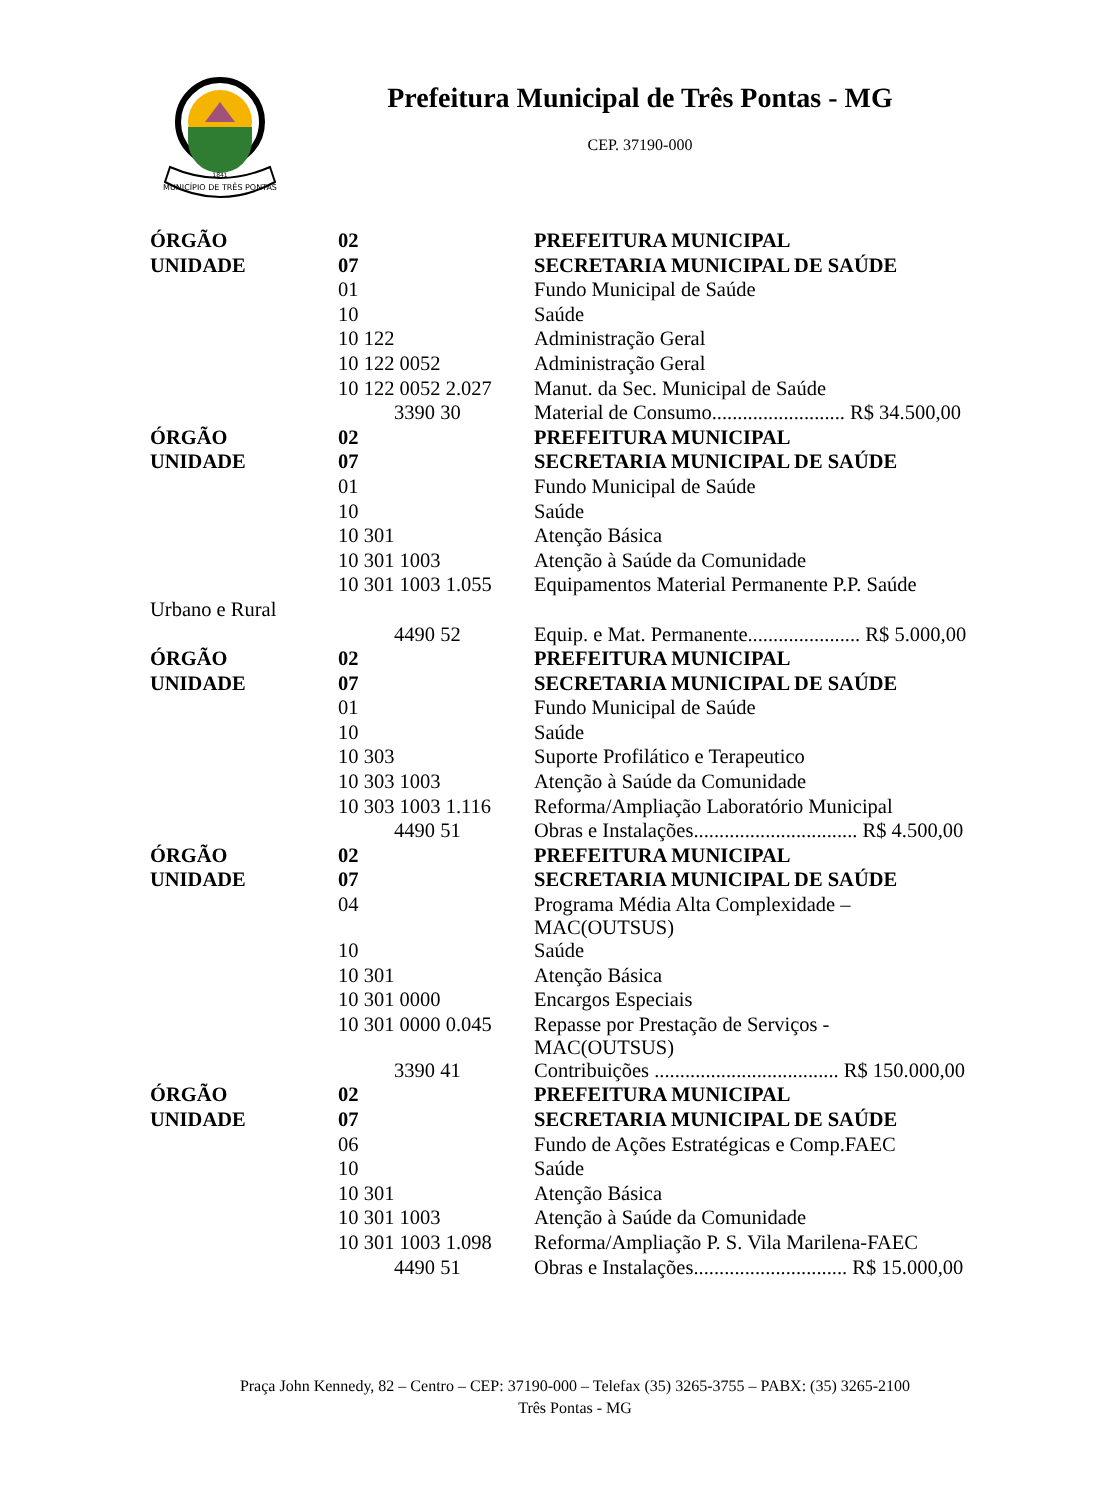MUNICÍPIO DE TRÊS PONTAS
1841
Prefeitura Municipal de Três Pontas - MG
CEP. 37190-000
| ÓRGÃO | 02 | PREFEITURA MUNICIPAL |
| UNIDADE | 07 | SECRETARIA MUNICIPAL DE SAÚDE |
| | 01 | Fundo Municipal de Saúde |
| | 10 | Saúde |
| | 10 122 | Administração Geral |
| | 10 122 0052 | Administração Geral |
| | 10 122 0052 2.027 | Manut. da Sec. Municipal de Saúde |
| | 3390 30 | Material de Consumo.......................... R$ 34.500,00 |
| ÓRGÃO | 02 | PREFEITURA MUNICIPAL |
| UNIDADE | 07 | SECRETARIA MUNICIPAL DE SAÚDE |
| | 01 | Fundo Municipal de Saúde |
| | 10 | Saúde |
| | 10 301 | Atenção Básica |
| | 10 301 1003 | Atenção à Saúde da Comunidade |
| | 10 301 1003 1.055 | Equipamentos Material Permanente P.P. Saúde |
| Urbano e Rural | | |
| | 4490 52 | Equip. e Mat. Permanente...................... R$ 5.000,00 |
| ÓRGÃO | 02 | PREFEITURA MUNICIPAL |
| UNIDADE | 07 | SECRETARIA MUNICIPAL DE SAÚDE |
| | 01 | Fundo Municipal de Saúde |
| | 10 | Saúde |
| | 10 303 | Suporte Profilático e Terapeutico |
| | 10 303 1003 | Atenção à Saúde da Comunidade |
| | 10 303 1003 1.116 | Reforma/Ampliação Laboratório Municipal |
| | 4490 51 | Obras e Instalações................................ R$ 4.500,00 |
| ÓRGÃO | 02 | PREFEITURA MUNICIPAL |
| UNIDADE | 07 | SECRETARIA MUNICIPAL DE SAÚDE |
| | 04 | Programa Média Alta Complexidade – MAC(OUTSUS) |
| | 10 | Saúde |
| | 10 301 | Atenção Básica |
| | 10 301 0000 | Encargos Especiais |
| | 10 301 0000 0.045 | Repasse por Prestação de Serviços - MAC(OUTSUS) |
| | 3390 41 | Contribuições .................................... R$ 150.000,00 |
| ÓRGÃO | 02 | PREFEITURA MUNICIPAL |
| UNIDADE | 07 | SECRETARIA MUNICIPAL DE SAÚDE |
| | 06 | Fundo de Ações Estratégicas e Comp.FAEC |
| | 10 | Saúde |
| | 10 301 | Atenção Básica |
| | 10 301 1003 | Atenção à Saúde da Comunidade |
| | 10 301 1003 1.098 | Reforma/Ampliação P. S. Vila Marilena-FAEC |
| | 4490 51 | Obras e Instalações.............................. R$ 15.000,00 |
Praça John Kennedy, 82 – Centro – CEP: 37190-000 – Telefax (35) 3265-3755 – PABX: (35) 3265-2100
Três Pontas - MG